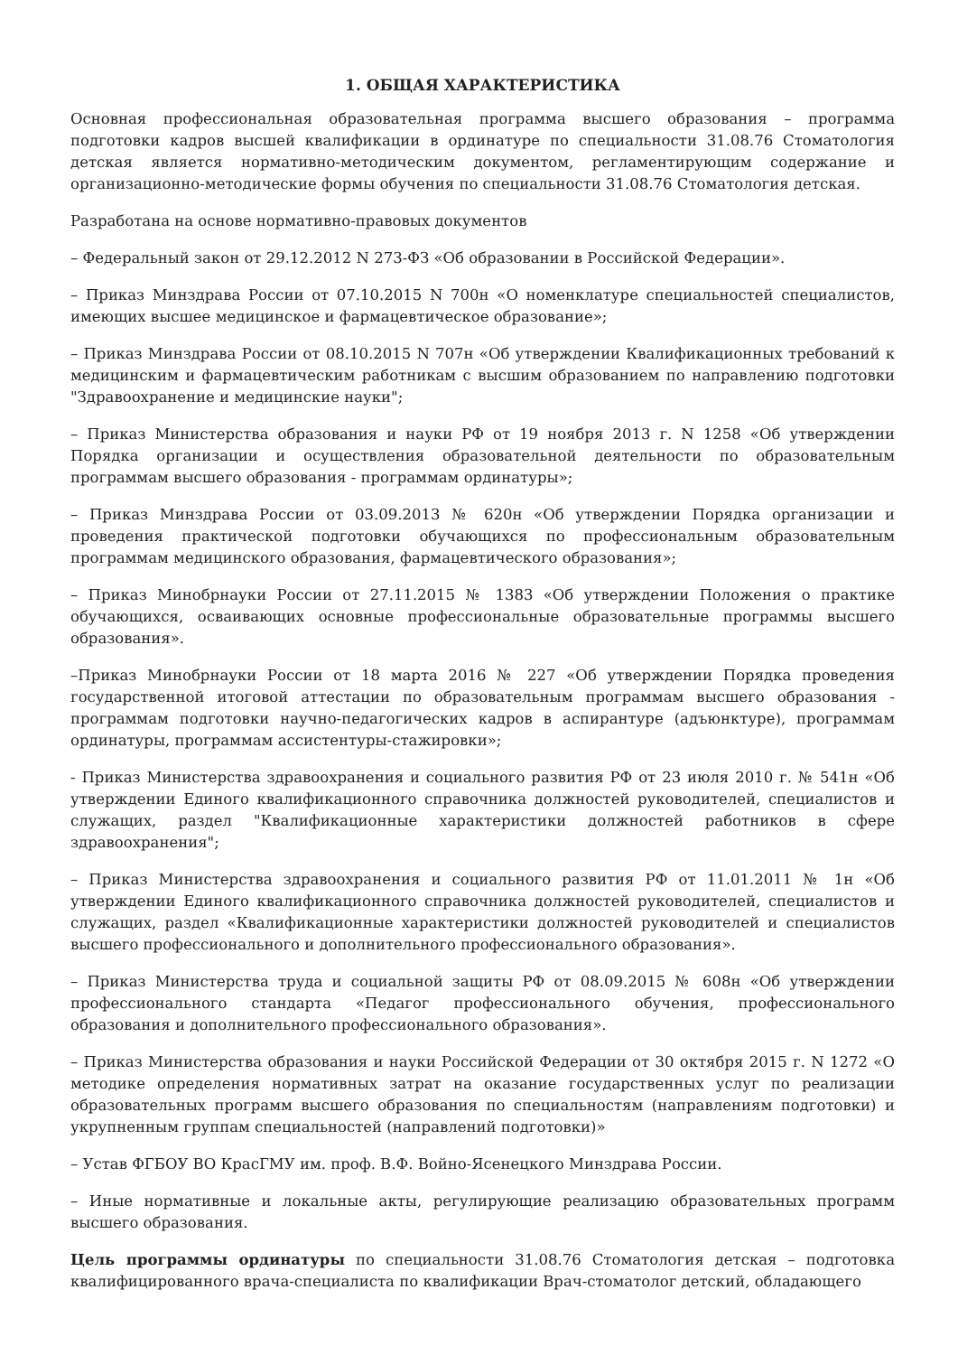1. ОБЩАЯ ХАРАКТЕРИСТИКА
Основная профессиональная образовательная программа высшего образования – программа подготовки кадров высшей квалификации в ординатуре по специальности 31.08.76 Стоматология детская является нормативно-методическим документом, регламентирующим содержание и организационно-методические формы обучения по специальности 31.08.76 Стоматология детская.
Разработана на основе нормативно-правовых документов
– Федеральный закон от 29.12.2012 N 273-ФЗ «Об образовании в Российской Федерации».
– Приказ Минздрава России от 07.10.2015 N 700н «О номенклатуре специальностей специалистов, имеющих высшее медицинское и фармацевтическое образование»;
– Приказ Минздрава России от 08.10.2015 N 707н «Об утверждении Квалификационных требований к медицинским и фармацевтическим работникам с высшим образованием по направлению подготовки "Здравоохранение и медицинские науки";
– Приказ Министерства образования и науки РФ от 19 ноября 2013 г. N 1258 «Об утверждении Порядка организации и осуществления образовательной деятельности по образовательным программам высшего образования - программам ординатуры»;
– Приказ Минздрава России от 03.09.2013 № 620н «Об утверждении Порядка организации и проведения практической подготовки обучающихся по профессиональным образовательным программам медицинского образования, фармацевтического образования»;
– Приказ Минобрнауки России от 27.11.2015 № 1383 «Об утверждении Положения о практике обучающихся, осваивающих основные профессиональные образовательные программы высшего образования».
–Приказ Минобрнауки России от 18 марта 2016 № 227 «Об утверждении Порядка проведения государственной итоговой аттестации по образовательным программам высшего образования - программам подготовки научно-педагогических кадров в аспирантуре (адъюнктуре), программам ординатуры, программам ассистентуры-стажировки»;
- Приказ Министерства здравоохранения и социального развития РФ от 23 июля 2010 г. № 541н «Об утверждении Единого квалификационного справочника должностей руководителей, специалистов и служащих, раздел "Квалификационные характеристики должностей работников в сфере здравоохранения";
– Приказ Министерства здравоохранения и социального развития РФ от 11.01.2011 № 1н «Об утверждении Единого квалификационного справочника должностей руководителей, специалистов и служащих, раздел «Квалификационные характеристики должностей руководителей и специалистов высшего профессионального и дополнительного профессионального образования».
– Приказ Министерства труда и социальной защиты РФ от 08.09.2015 № 608н «Об утверждении профессионального стандарта «Педагог профессионального обучения, профессионального образования и дополнительного профессионального образования».
– Приказ Министерства образования и науки Российской Федерации от 30 октября 2015 г. N 1272 «О методике определения нормативных затрат на оказание государственных услуг по реализации образовательных программ высшего образования по специальностям (направлениям подготовки) и укрупненным группам специальностей (направлений подготовки)»
– Устав ФГБОУ ВО КрасГМУ им. проф. В.Ф. Войно-Ясенецкого Минздрава России.
– Иные нормативные и локальные акты, регулирующие реализацию образовательных программ высшего образования.
Цель программы ординатуры по специальности 31.08.76 Стоматология детская – подготовка квалифицированного врача-специалиста по квалификации Врач-стоматолог детский, обладающего